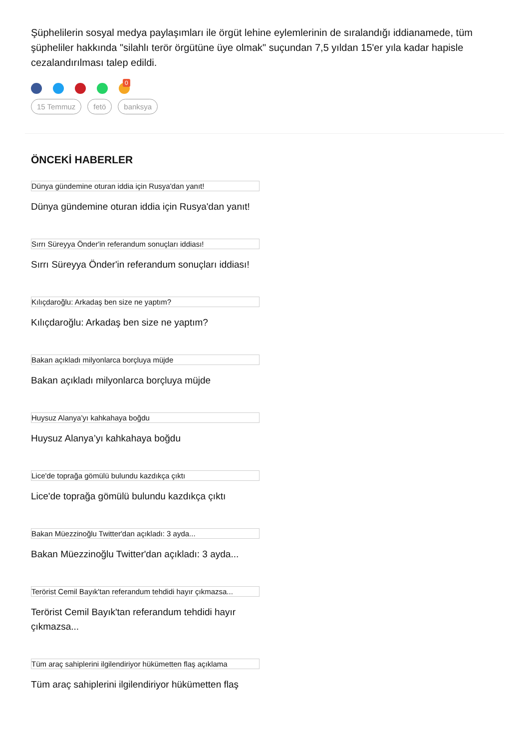Şüphelilerin sosyal medya paylaşımları ile örgüt lehine eylemlerinin de sıralandığı iddianamede, tüm şüpheliler hakkında "silahlı terör örgütüne üye olmak" suçundan 7,5 yıldan 15'er yıla kadar hapisle cezalandırılması talep edildi.
0
15 Temmuz fetö banksya
ÖNCEKİ HABERLER
Dünya gündemine oturan iddia için Rusya'dan yanıt!
Dünya gündemine oturan iddia için Rusya'dan yanıt!
Sırrı Süreyya Önder'in referandum sonuçları iddiası!
Sırrı Süreyya Önder'in referandum sonuçları iddiası!
Kılıçdaroğlu: Arkadaş ben size ne yaptım?
Kılıçdaroğlu: Arkadaş ben size ne yaptım?
Bakan açıkladı milyonlarca borçluya müjde
Bakan açıkladı milyonlarca borçluya müjde
Huysuz Alanya’yı kahkahaya boğdu
Huysuz Alanya’yı kahkahaya boğdu
Lice'de toprağa gömülü bulundu kazdıkça çıktı
Lice'de toprağa gömülü bulundu kazdıkça çıktı
Bakan Müezzinoğlu Twitter'dan açıkladı: 3 ayda...
Bakan Müezzinoğlu Twitter'dan açıkladı: 3 ayda...
Terörist Cemil Bayık'tan referandum tehdidi hayır çıkmazsa...
Terörist Cemil Bayık'tan referandum tehdidi hayır çıkmazsa...
Tüm araç sahiplerini ilgilendiriyor hükümetten flaş açıklama
Tüm araç sahiplerini ilgilendiriyor hükümetten flaş